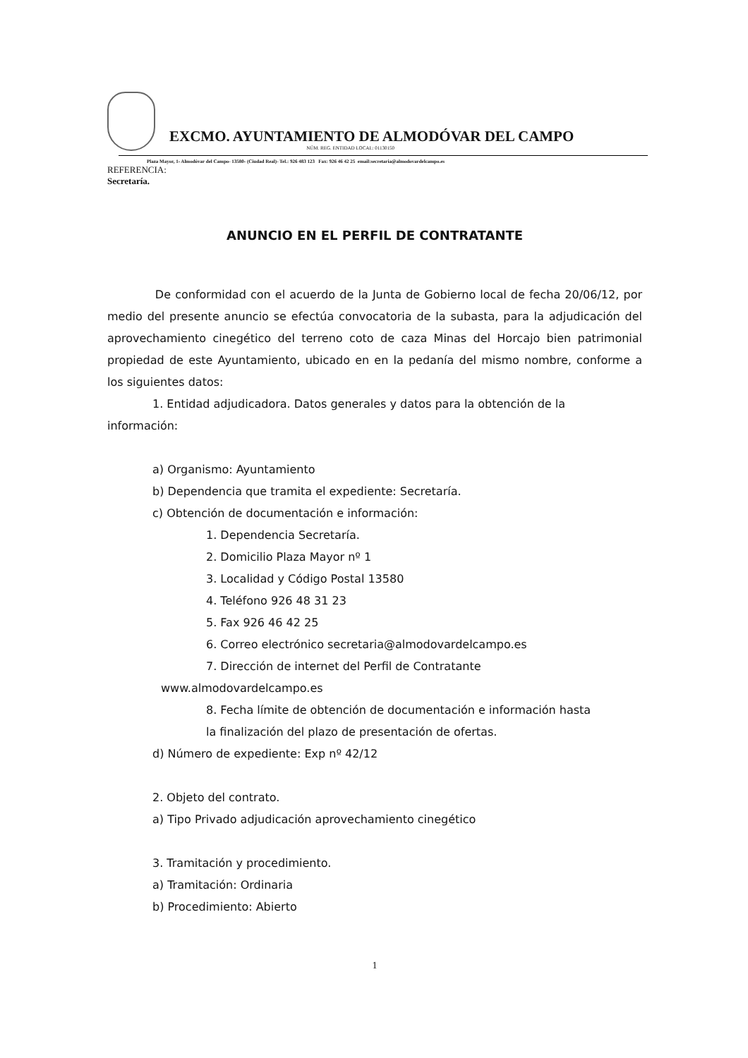EXCMO. AYUNTAMIENTO DE ALMODÓVAR DEL CAMPO
NÚM. REG. ENTIDAD LOCAL: 01130150
Plaza Mayor, 1- Almodóvar del Campo- 13580- (Ciudad Real)- Tel.: 926 483 123 Fax: 926 46 42 25 email:secretaria@almodovardelcampo.es
REFERENCIA:
Secretaría.
ANUNCIO EN EL PERFIL DE CONTRATANTE
De conformidad con el acuerdo de la Junta de Gobierno local de fecha 20/06/12, por medio del presente anuncio se efectúa convocatoria de la subasta, para la adjudicación del aprovechamiento cinegético del terreno coto de caza Minas del Horcajo bien patrimonial propiedad de este Ayuntamiento, ubicado en en la pedanía del mismo nombre, conforme a los siguientes datos:
1. Entidad adjudicadora. Datos generales y datos para la obtención de la
información:
a) Organismo: Ayuntamiento
b) Dependencia que tramita el expediente: Secretaría.
c) Obtención de documentación e información:
1. Dependencia Secretaría.
2. Domicilio Plaza Mayor nº 1
3. Localidad y Código Postal 13580
4. Teléfono 926 48 31 23
5. Fax 926 46 42 25
6. Correo electrónico secretaria@almodovardelcampo.es
7. Dirección de internet del Perfil de Contratante
www.almodovardelcampo.es
8. Fecha límite de obtención de documentación e información hasta
la finalización del plazo de presentación de ofertas.
d) Número de expediente: Exp nº 42/12
2. Objeto del contrato.
a) Tipo Privado adjudicación aprovechamiento cinegético
3. Tramitación y procedimiento.
a) Tramitación: Ordinaria
b) Procedimiento: Abierto
1